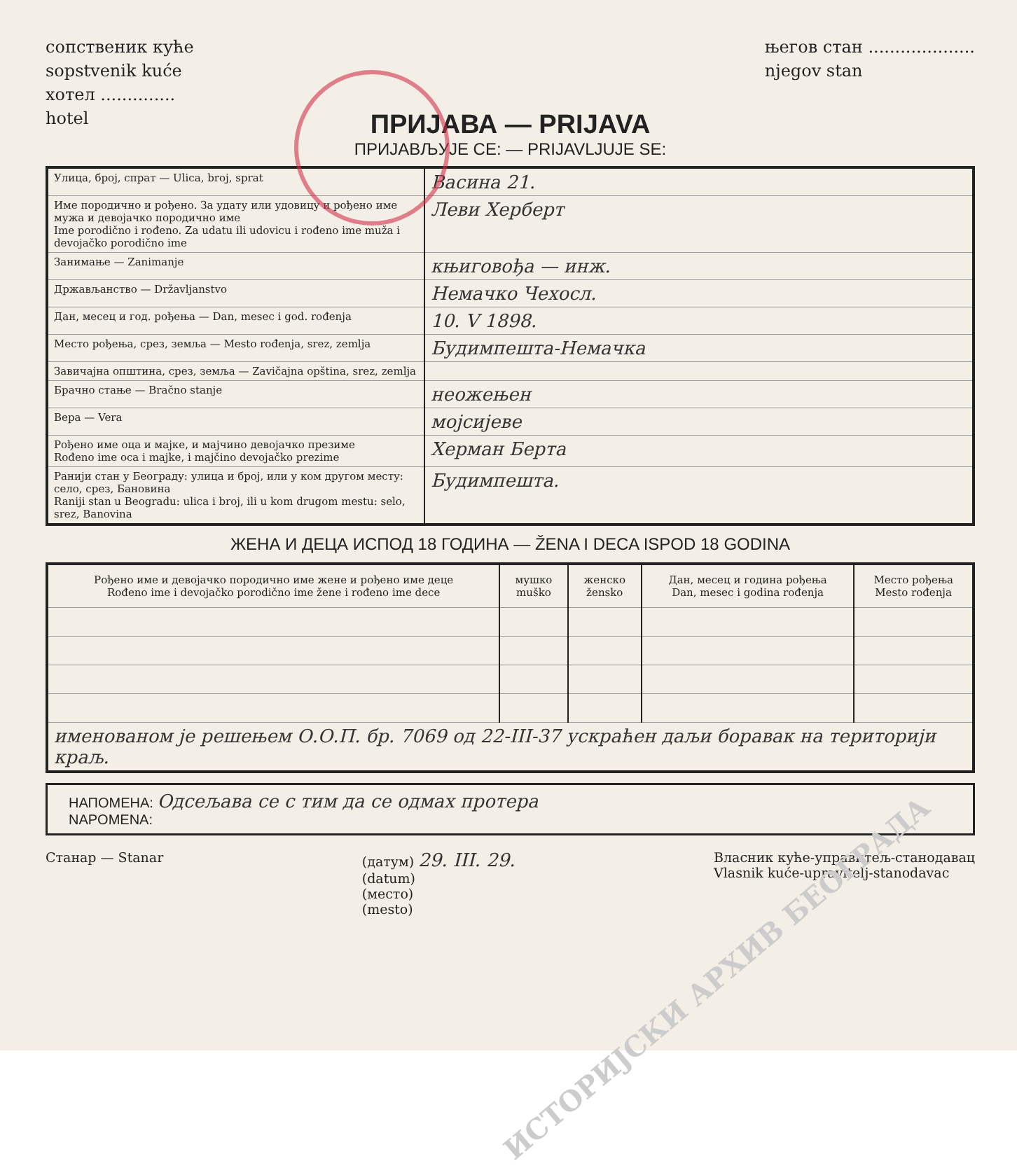сопственик куће
sopstvenik kuće
хотел ..............
hotel
његов стан ....................
njegov stan
ПРИЈАВА — PRIJAVA
ПРИЈАВЉУЈЕ СЕ: — PRIJAVLJUJE SE:
| Улица, број, спрат — Ulica, broj, sprat | Васина 21. |
| Име породично и рођено. За удату или удовицу и рођено име мужа и девојачко породично име Ime porodično i rođeno. Za udatu ili udovicu i rođeno ime muža i devojačko porodično ime | Леви Херберт |
| Занимање — Zanimanje | књиговођа — инж. |
| Држављанство — Državljanstvo | Немачко Чехосл. |
| Дан, месец и год. рођења — Dan, mesec i god. rođenja | 10. V 1898. |
| Место рођења, срез, земља — Mesto rođenja, srez, zemlja | Будимпешта-Немачка |
| Завичајна општина, срез, земља — Zavičajna opština, srez, zemlja | |
| Брачно стање — Bračno stanje | неожењен |
| Вера — Vera | мојсијеве |
| Рођено име оца и мајке, и мајчино девојачко презиме Rođeno ime oca i majke, i majčino devojačko prezime | Херман Берта |
| Ранији стан у Београду: улица и број, или у ком другом месту: село, срез, Бановина Raniji stan u Beogradu: ulica i broj, ili u kom drugom mestu: selo, srez, Banovina | Будимпешта. |
ЖЕНА И ДЕЦА ИСПОД 18 ГОДИНА — ŽENA I DECA ISPOD 18 GODINA
| Рођено име и девојачко породично име жене и рођено име деце Rođeno ime i devojačko porodično ime žene i rođeno ime dece | мушко muško | женско žensko | Дан, месец и година рођења Dan, mesec i godina rođenja | Место рођења Mesto rođenja |
| --- | --- | --- | --- | --- |
| именованом је решењем О.О.П. бр. 7069 од 22-III-37 ускраћен даљи боравак на територији краљ. | | | | |
НАПОМЕНА: Одсељава се с тим да се одмах протера
NAPOMENA:
Станар — Stanar (датум) 29. III. 29.
(datum)
(место)
(mesto)
Власник куће-управитељ-станодавац
Vlasnik kuće-upravitelj-stanodavac
ИСТОРИЈСКИ АРХИВ БЕОГРАДА